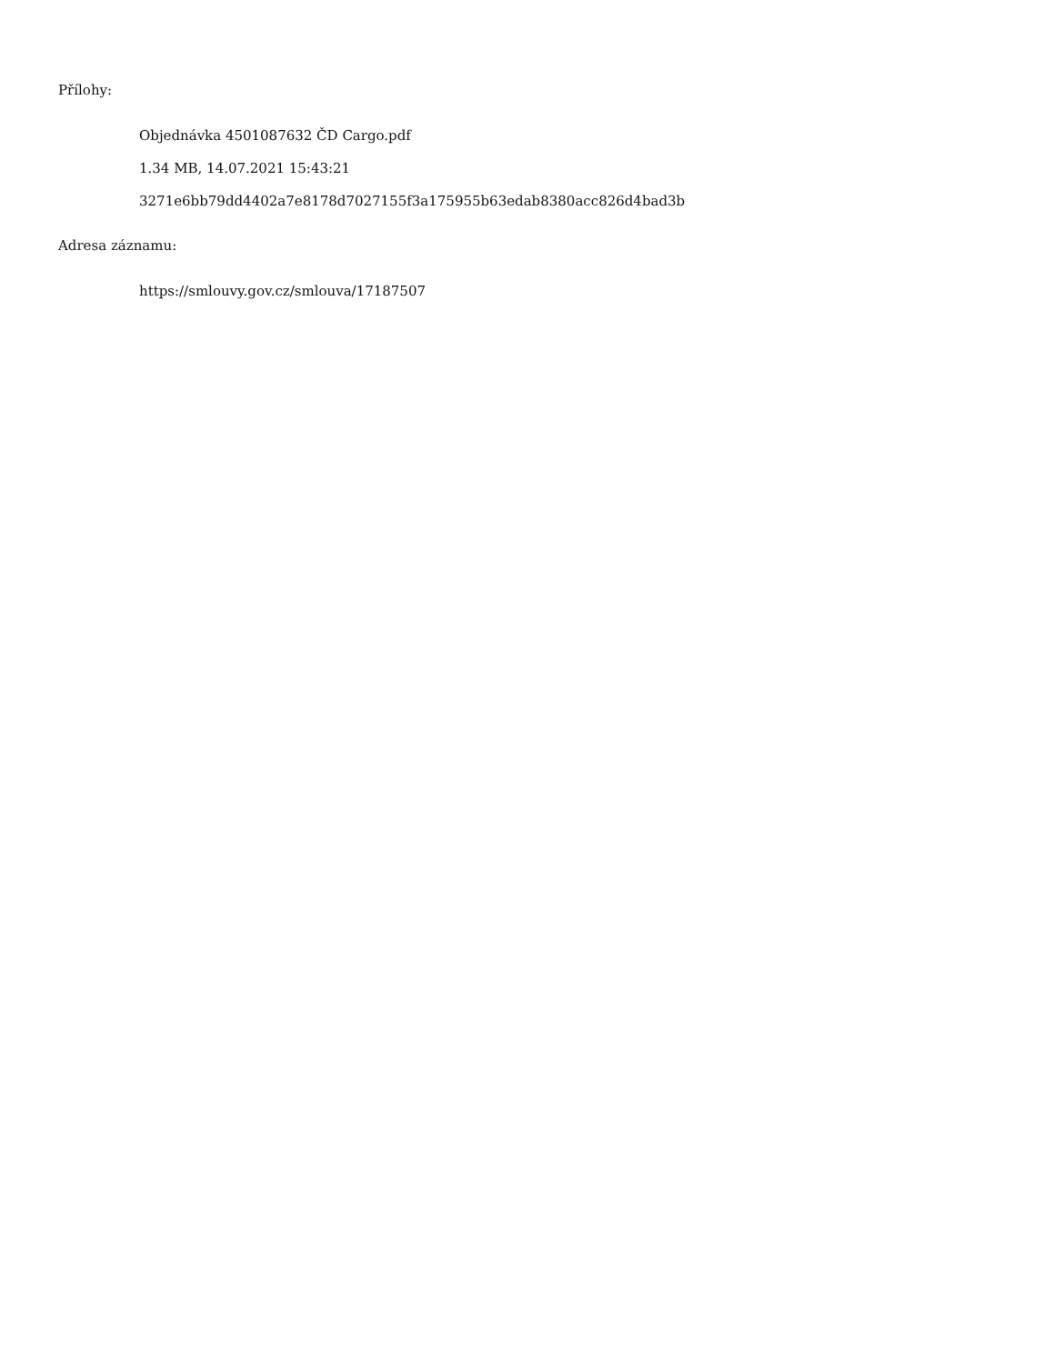Přílohy:
Objednávka 4501087632 ČD Cargo.pdf
1.34 MB, 14.07.2021 15:43:21
3271e6bb79dd4402a7e8178d7027155f3a175955b63edab8380acc826d4bad3b
Adresa záznamu:
https://smlouvy.gov.cz/smlouva/17187507